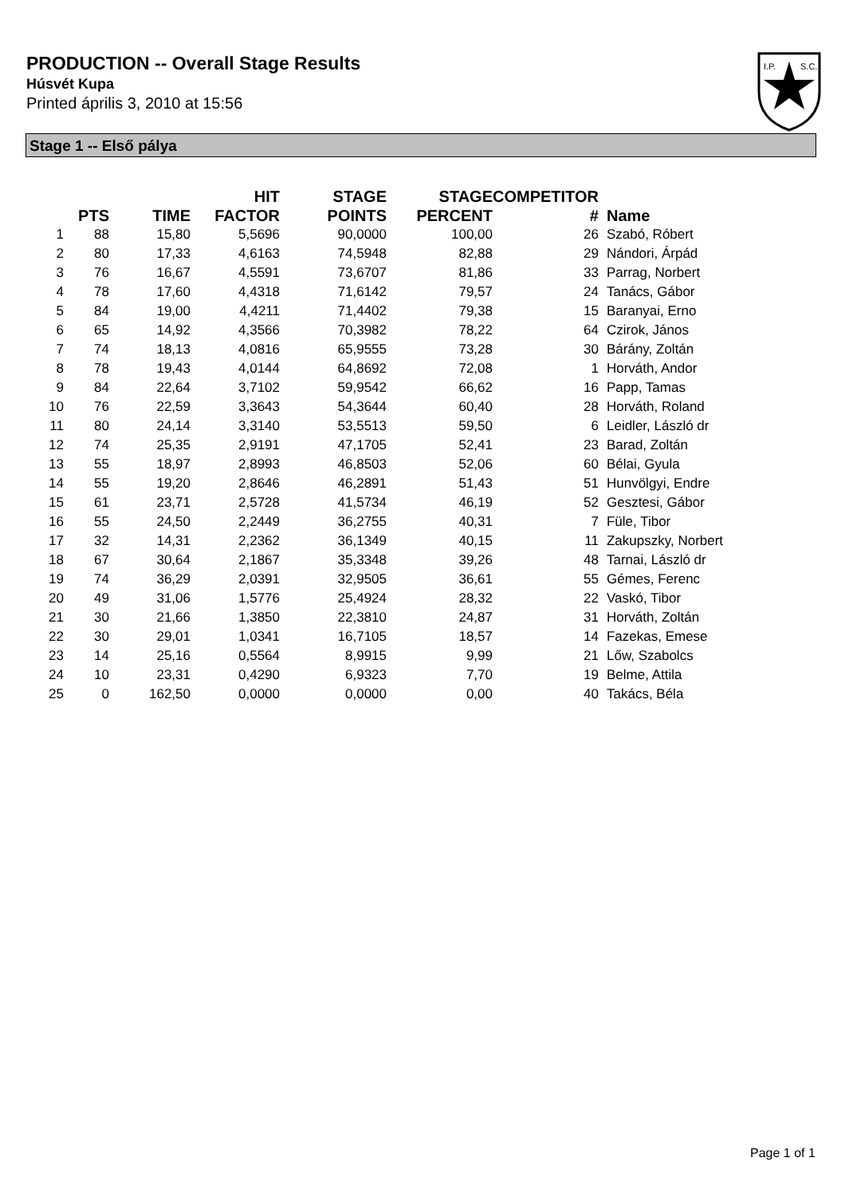PRODUCTION -- Overall Stage Results
Húsvét Kupa
Printed április 3, 2010 at 15:56
I.P.
S.C.
Stage 1 -- Első pálya
| | PTS | TIME | HIT FACTOR | STAGE POINTS | STAGE PERCENT | COMPETITOR # | Name |
| --- | --- | --- | --- | --- | --- | --- | --- |
| 1 | 88 | 15,80 | 5,5696 | 90,0000 | 100,00 | 26 | Szabó, Róbert |
| 2 | 80 | 17,33 | 4,6163 | 74,5948 | 82,88 | 29 | Nándori, Árpád |
| 3 | 76 | 16,67 | 4,5591 | 73,6707 | 81,86 | 33 | Parrag, Norbert |
| 4 | 78 | 17,60 | 4,4318 | 71,6142 | 79,57 | 24 | Tanács, Gábor |
| 5 | 84 | 19,00 | 4,4211 | 71,4402 | 79,38 | 15 | Baranyai, Erno |
| 6 | 65 | 14,92 | 4,3566 | 70,3982 | 78,22 | 64 | Czirok, János |
| 7 | 74 | 18,13 | 4,0816 | 65,9555 | 73,28 | 30 | Bárány, Zoltán |
| 8 | 78 | 19,43 | 4,0144 | 64,8692 | 72,08 | 1 | Horváth, Andor |
| 9 | 84 | 22,64 | 3,7102 | 59,9542 | 66,62 | 16 | Papp, Tamas |
| 10 | 76 | 22,59 | 3,3643 | 54,3644 | 60,40 | 28 | Horváth, Roland |
| 11 | 80 | 24,14 | 3,3140 | 53,5513 | 59,50 | 6 | Leidler, László dr |
| 12 | 74 | 25,35 | 2,9191 | 47,1705 | 52,41 | 23 | Barad, Zoltán |
| 13 | 55 | 18,97 | 2,8993 | 46,8503 | 52,06 | 60 | Bélai, Gyula |
| 14 | 55 | 19,20 | 2,8646 | 46,2891 | 51,43 | 51 | Hunvölgyi, Endre |
| 15 | 61 | 23,71 | 2,5728 | 41,5734 | 46,19 | 52 | Gesztesi, Gábor |
| 16 | 55 | 24,50 | 2,2449 | 36,2755 | 40,31 | 7 | Füle, Tibor |
| 17 | 32 | 14,31 | 2,2362 | 36,1349 | 40,15 | 11 | Zakupszky, Norbert |
| 18 | 67 | 30,64 | 2,1867 | 35,3348 | 39,26 | 48 | Tarnai, László dr |
| 19 | 74 | 36,29 | 2,0391 | 32,9505 | 36,61 | 55 | Gémes, Ferenc |
| 20 | 49 | 31,06 | 1,5776 | 25,4924 | 28,32 | 22 | Vaskó, Tibor |
| 21 | 30 | 21,66 | 1,3850 | 22,3810 | 24,87 | 31 | Horváth, Zoltán |
| 22 | 30 | 29,01 | 1,0341 | 16,7105 | 18,57 | 14 | Fazekas, Emese |
| 23 | 14 | 25,16 | 0,5564 | 8,9915 | 9,99 | 21 | Lőw, Szabolcs |
| 24 | 10 | 23,31 | 0,4290 | 6,9323 | 7,70 | 19 | Belme, Attila |
| 25 | 0 | 162,50 | 0,0000 | 0,0000 | 0,00 | 40 | Takács, Béla |
Page 1 of 1